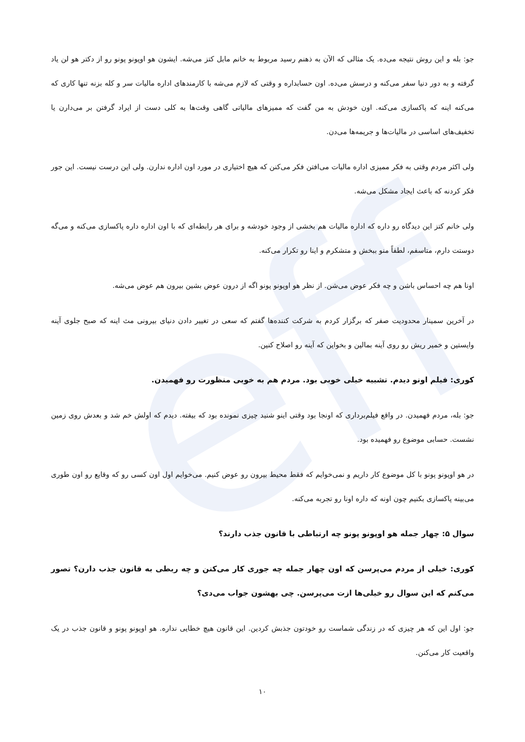eff
جو: بله و این روش نتیجه می‌ده. یک مثالی که الآن به ذهنم رسید مربوط به خانم مابل کتز می‌شه. ایشون هو اوپونو پونو رو از دکتر هو لن یاد گرفته و به دور دنیا سفر می‌کنه و درسش می‌ده. اون حسابداره و وقتی که لازم می‌شه با کارمندهای اداره مالیات سر و کله بزنه تنها کاری که می‌کنه اینه که پاکسازی می‌کنه. اون خودش به من گفت که ممیزهای مالیاتی گاهی وقت‌ها به کلی دست از ایراد گرفتن بر می‌دارن یا تخفیف‌های اساسی در مالیات‌ها و جریمه‌ها می‌دن.
ولی اکثر مردم وقتی به فکر ممیزی اداره مالیات می‌افتن فکر می‌کنن که هیچ اختیاری در مورد اون اداره ندارن. ولی این درست نیست. این جور فکر کردنه که باعث ایجاد مشکل می‌شه.
ولی خانم کتز این دیدگاه رو داره که اداره مالیات هم بخشی از وجود خودشه و برای هر رابطه‌ای که با اون اداره داره پاکسازی می‌کنه و می‌گه دوستت دارم، متاسفم، لطفاً منو ببخش و متشکرم و اینا رو تکرار می‌کنه.
اونا هم چه احساس باشن و چه فکر عوض می‌شن. از نظر هو اوپونو پونو اگه از درون عوض بشین بیرون هم عوض می‌شه.
در آخرین سمینار محدودیت صفر که برگزار کردم به شرکت کننده‌ها گفتم که سعی در تغییر دادن دنیای بیرونی مث اینه که صبح جلوی آینه وایستین و خمیر ریش رو روی آینه بمالین و بخواین که آینه رو اصلاح کنین.
کوری: فیلم اونو دیدم. تشبیه خیلی خوبی بود. مردم هم به خوبی منظورت رو فهمیدن.
جو: بله، مردم فهمیدن. در واقع فیلم‌برداری که اونجا بود وقتی اینو شنید چیزی نمونده بود که بیفته. دیدم که اولش خم شد و بعدش روی زمین نشست. حسابی موضوع رو فهمیده بود.
در هو اوپونو پونو با کل موضوع کار داریم و نمی‌خوایم که فقط محیط بیرون رو عوض کنیم. می‌خوایم اول اون کسی رو که وقایع رو اون طوری می‌بینه پاکسازی بکنیم چون اونه که داره اونا رو تجربه می‌کنه.
سوال ۵: چهار جمله هو اوپونو پونو چه ارتباطی با قانون جذب دارند؟
کوری: خیلی از مردم می‌پرسن که اون چهار جمله چه جوری کار می‌کنن و چه ربطی به قانون جذب دارن؟ تصور می‌کنم که این سوال رو خیلی‌ها ازت می‌پرسن. چی بهشون جواب می‌دی؟
جو: اول این که هر چیزی که در زندگی شماست رو خودتون جذبش کردین. این قانون هیچ خطایی نداره. هو اوپونو پونو و قانون جذب در یک واقعیت کار می‌کنن.
۱۰